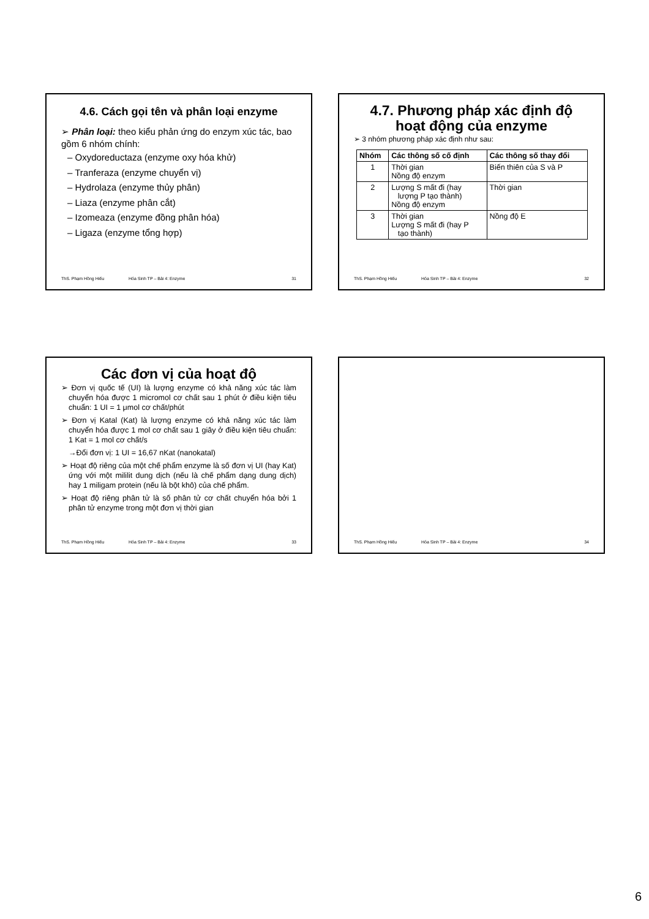4.6. Cách gọi tên và phân loại enzyme
➢ Phân loại: theo kiểu phản ứng do enzym xúc tác, bao gồm 6 nhóm chính:
– Oxydoreductaza (enzyme oxy hóa khử)
– Tranferaza (enzyme chuyển vị)
– Hydrolaza (enzyme thủy phân)
– Liaza (enzyme phân cắt)
– Izomeaza (enzyme đồng phân hóa)
– Ligaza (enzyme tổng hợp)
ThS. Phạm Hồng Hiếu Hóa Sinh TP – Bài 4: Enzyme 31
4.7. Phương pháp xác định độ hoạt động của enzyme
➢ 3 nhóm phương pháp xác định như sau:
| Nhóm | Các thông số cố định | Các thông số thay đổi |
| --- | --- | --- |
| 1 | Thời gian Nồng độ enzym | Biến thiên của S và P |
| 2 | Lượng S mất đi (hay lượng P tạo thành) Nồng độ enzym | Thời gian |
| 3 | Thời gian Lượng S mất đi (hay P tạo thành) | Nồng độ E |
ThS. Phạm Hồng Hiếu Hóa Sinh TP – Bài 4: Enzyme 32
Các đơn vị của hoạt độ
➢ Đơn vị quốc tế (UI) là lượng enzyme có khả năng xúc tác làm chuyển hóa được 1 micromol cơ chất sau 1 phút ở điều kiện tiêu chuẩn: 1 UI = 1 μmol cơ chất/phút
➢ Đơn vị Katal (Kat) là lượng enzyme có khả năng xúc tác làm chuyển hóa được 1 mol cơ chất sau 1 giây ở điều kiện tiêu chuẩn: 1 Kat = 1 mol cơ chất/s
→Đổi đơn vị: 1 UI = 16,67 nKat (nanokatal)
➢ Hoạt độ riêng của một chế phẩm enzyme là số đơn vị UI (hay Kat) ứng với một mililit dung dịch (nếu là chế phẩm dạng dung dịch) hay 1 miligam protein (nếu là bột khô) của chế phẩm.
➢ Hoạt độ riêng phân tử là số phân tử cơ chất chuyển hóa bởi 1 phân tử enzyme trong một đơn vị thời gian
ThS. Phạm Hồng Hiếu Hóa Sinh TP – Bài 4: Enzyme 33
ThS. Phạm Hồng Hiếu Hóa Sinh TP – Bài 4: Enzyme 34
6